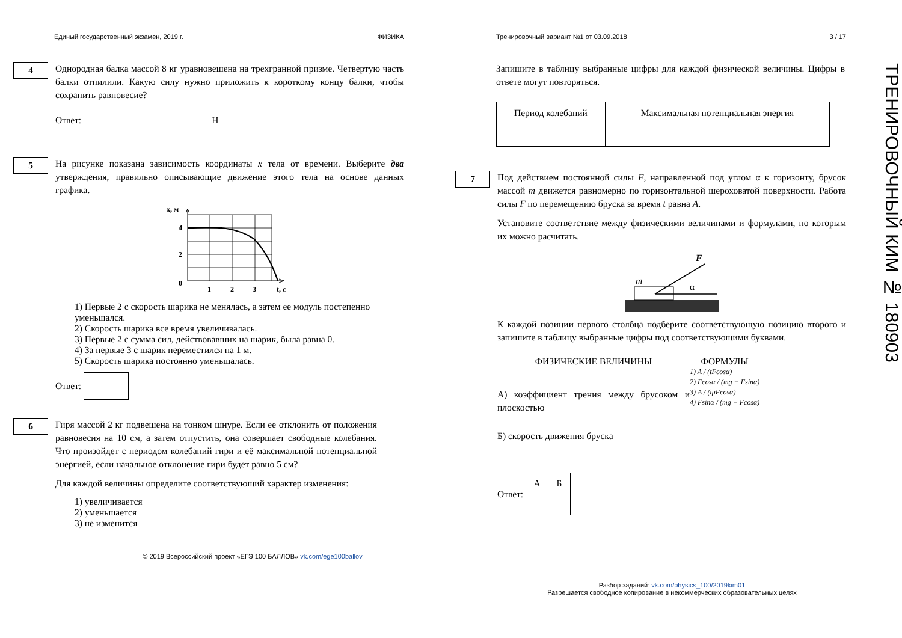Единый государственный экзамен, 2019 г. ФИЗИКА
4
Однородная балка массой 8 кг уравновешена на трехгранной призме. Четвертую часть балки отпилили. Какую силу нужно приложить к короткому концу балки, чтобы сохранить равновесие?
Ответ: ___________________________ Н
5
На рисунке показана зависимость координаты x тела от времени. Выберите два утверждения, правильно описывающие движение этого тела на основе данных графика.
x, м
4
2
0
1
2
3
t, с
1) Первые 2 с скорость шарика не менялась, а затем ее модуль постепенно уменьшался.
2) Скорость шарика все время увеличивалась.
3) Первые 2 с сумма сил, действовавших на шарик, была равна 0.
4) За первые 3 с шарик переместился на 1 м.
5) Скорость шарика постоянно уменьшалась.
Ответ:
6
Гиря массой 2 кг подвешена на тонком шнуре. Если ее отклонить от положения равновесия на 10 см, а затем отпустить, она совершает свободные колебания. Что произойдет с периодом колебаний гири и её максимальной потенциальной энергией, если начальное отклонение гири будет равно 5 см?
Для каждой величины определите соответствующий характер изменения:
1) увеличивается
2) уменьшается
3) не изменится
© 2019 Всероссийский проект «ЕГЭ 100 БАЛЛОВ» vk.com/ege100ballov
Тренировочный вариант №1 от 03.09.2018 3 / 17
Запишите в таблицу выбранные цифры для каждой физической величины. Цифры в ответе могут повторяться.
| Период колебаний | Максимальная потенциальная энергия |
| --- | --- |
7
Под действием постоянной силы F, направленной под углом α к горизонту, брусок массой m движется равномерно по горизонтальной шероховатой поверхности. Работа силы F по перемещению бруска за время t равна A.
Установите соответствие между физическими величинами и формулами, по которым их можно расчитать.
m
F
α
К каждой позиции первого столбца подберите соответствующую позицию второго и запишите в таблицу выбранные цифры под соответствующими буквами.
ФИЗИЧЕСКИЕ ВЕЛИЧИНЫ
А) коэффициент трения между брусоком и плоскостью
Б) скорость движения бруска
ФОРМУЛЫ
1) A / (tFcosα)
2) Fcosα / (mg − Fsinα)
3) A / (tμFcosα)
4) Fsinα / (mg − Fcosα)
Ответ:
| А | Б |
Разбор заданий: vk.com/physics_100/2019kim01
Разрешается свободное копирование в некоммерческих образовательных целях
ТРЕНИРОВОЧНЫЙ КИМ № 180903